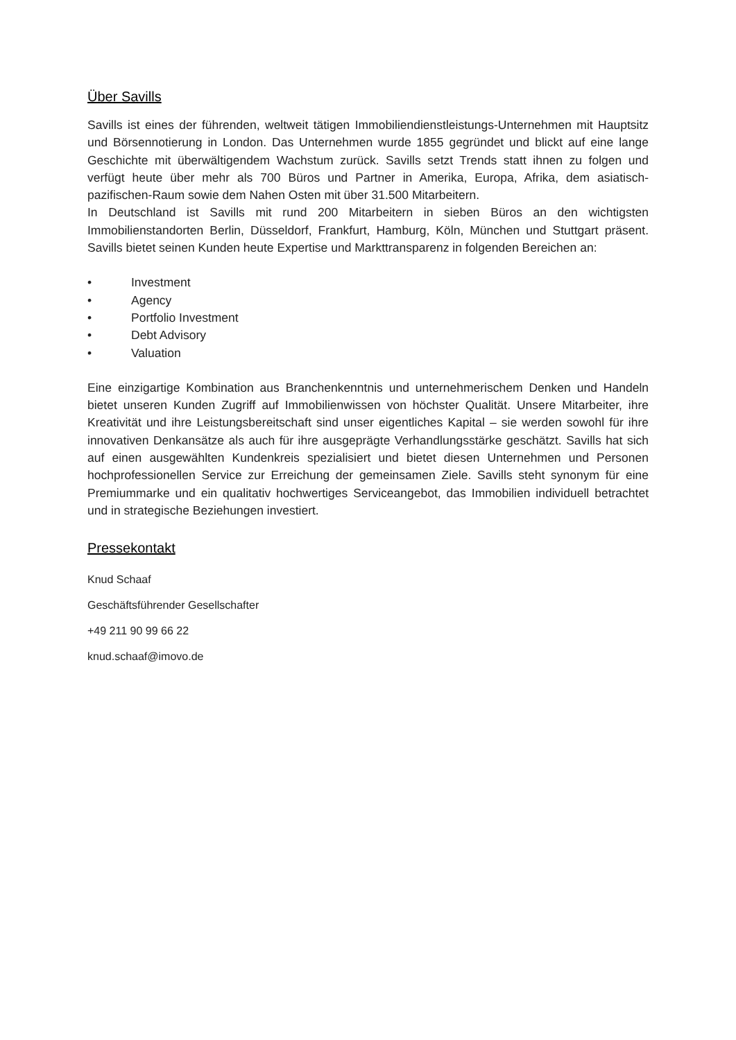Über Savills
Savills ist eines der führenden, weltweit tätigen Immobiliendienstleistungs-Unternehmen mit Hauptsitz und Börsennotierung in London. Das Unternehmen wurde 1855 gegründet und blickt auf eine lange Geschichte mit überwältigendem Wachstum zurück. Savills setzt Trends statt ihnen zu folgen und verfügt heute über mehr als 700 Büros und Partner in Amerika, Europa, Afrika, dem asiatisch-pazifischen-Raum sowie dem Nahen Osten mit über 31.500 Mitarbeitern.
In Deutschland ist Savills mit rund 200 Mitarbeitern in sieben Büros an den wichtigsten Immobilienstandorten Berlin, Düsseldorf, Frankfurt, Hamburg, Köln, München und Stuttgart präsent. Savills bietet seinen Kunden heute Expertise und Markttransparenz in folgenden Bereichen an:
• Investment
• Agency
• Portfolio Investment
• Debt Advisory
• Valuation
Eine einzigartige Kombination aus Branchenkenntnis und unternehmerischem Denken und Handeln bietet unseren Kunden Zugriff auf Immobilienwissen von höchster Qualität. Unsere Mitarbeiter, ihre Kreativität und ihre Leistungsbereitschaft sind unser eigentliches Kapital – sie werden sowohl für ihre innovativen Denkansätze als auch für ihre ausgeprägte Verhandlungsstärke geschätzt. Savills hat sich auf einen ausgewählten Kundenkreis spezialisiert und bietet diesen Unternehmen und Personen hochprofessionellen Service zur Erreichung der gemeinsamen Ziele. Savills steht synonym für eine Premiummarke und ein qualitativ hochwertiges Serviceangebot, das Immobilien individuell betrachtet und in strategische Beziehungen investiert.
Pressekontakt
Knud Schaaf
Geschäftsführender Gesellschafter
+49 211 90 99 66 22
knud.schaaf@imovo.de